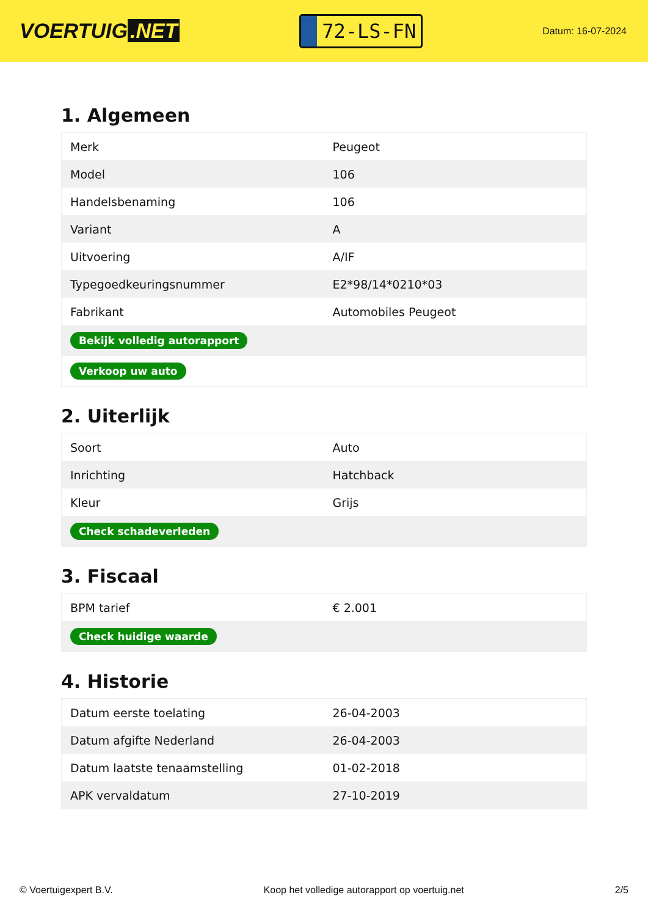VOERTUIG.NET
72-LS-FN
Datum: 16-07-2024
1. Algemeen
| Merk | Peugeot |
| Model | 106 |
| Handelsbenaming | 106 |
| Variant | A |
| Uitvoering | A/IF |
| Typegoedkeuringsnummer | E2*98/14*0210*03 |
| Fabrikant | Automobiles Peugeot |
| Bekijk volledig autorapport | |
| Verkoop uw auto | |
2. Uiterlijk
| Soort | Auto |
| Inrichting | Hatchback |
| Kleur | Grijs |
| Check schadeverleden | |
3. Fiscaal
| BPM tarief | € 2.001 |
| Check huidige waarde | |
4. Historie
| Datum eerste toelating | 26-04-2003 |
| Datum afgifte Nederland | 26-04-2003 |
| Datum laatste tenaamstelling | 01-02-2018 |
| APK vervaldatum | 27-10-2019 |
© Voertuigexpert B.V. Koop het volledige autorapport op voertuig.net 2/5